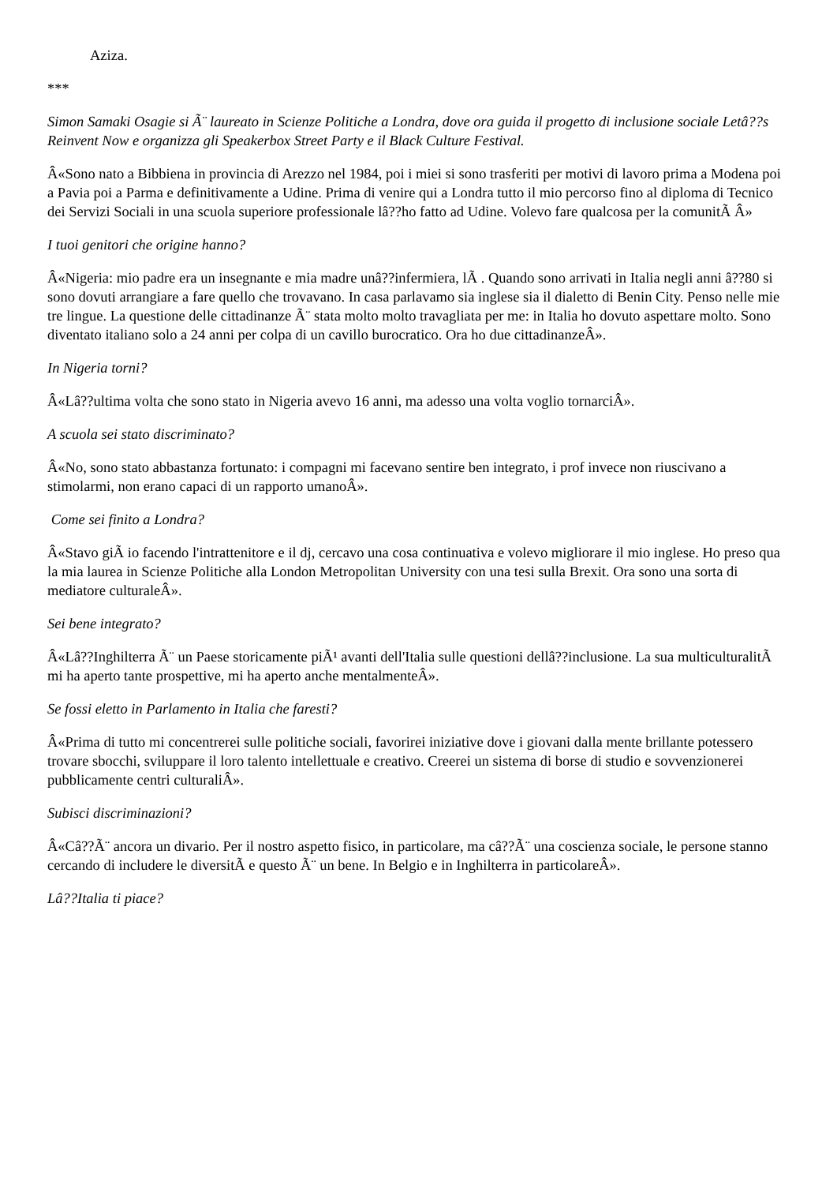Aziza.
***
Simon Samaki Osagie si Ã¨ laureato in Scienze Politiche a Londra, dove ora guida il progetto di inclusione sociale Letâ??s Reinvent Now e organizza gli Speakerbox Street Party e il Black Culture Festival.
Â«Sono nato a Bibbiena in provincia di Arezzo nel 1984, poi i miei si sono trasferiti per motivi di lavoro prima a Modena poi a Pavia poi a Parma e definitivamente a Udine. Prima di venire qui a Londra tutto il mio percorso fino al diploma di Tecnico dei Servizi Sociali in una scuola superiore professionale lâ??ho fatto ad Udine. Volevo fare qualcosa per la comunitÃ Â»
I tuoi genitori che origine hanno?
Â«Nigeria: mio padre era un insegnante e mia madre unâ??infermiera, lÃ . Quando sono arrivati in Italia negli anni â??80 si sono dovuti arrangiare a fare quello che trovavano. In casa parlavamo sia inglese sia il dialetto di Benin City. Penso nelle mie tre lingue. La questione delle cittadinanze Ã¨ stata molto molto travagliata per me: in Italia ho dovuto aspettare molto. Sono diventato italiano solo a 24 anni per colpa di un cavillo burocratico. Ora ho due cittadinanzeÂ».
In Nigeria torni?
Â«Lâ??ultima volta che sono stato in Nigeria avevo 16 anni, ma adesso una volta voglio tornarciÂ».
A scuola sei stato discriminato?
Â«No, sono stato abbastanza fortunato: i compagni mi facevano sentire ben integrato, i prof invece non riuscivano a stimolarmi, non erano capaci di un rapporto umanoÂ».
Come sei finito a Londra?
Â«Stavo giÃ io facendo l'intrattenitore e il dj, cercavo una cosa continuativa e volevo migliorare il mio inglese. Ho preso qua la mia laurea in Scienze Politiche alla London Metropolitan University con una tesi sulla Brexit. Ora sono una sorta di mediatore culturaleÂ».
Sei bene integrato?
Â«Lâ??Inghilterra Ã¨ un Paese storicamente piÃ¹ avanti dell'Italia sulle questioni dellâ??inclusione. La sua multiculturalitÃ mi ha aperto tante prospettive, mi ha aperto anche mentalmenteÂ».
Se fossi eletto in Parlamento in Italia che faresti?
Â«Prima di tutto mi concentrerei sulle politiche sociali, favorirei iniziative dove i giovani dalla mente brillante potessero trovare sbocchi, sviluppare il loro talento intellettuale e creativo. Creerei un sistema di borse di studio e sovvenzionerei pubblicamente centri culturaliÂ».
Subisci discriminazioni?
Â«Câ??Ã¨ ancora un divario. Per il nostro aspetto fisico, in particolare, ma câ??Ã¨ una coscienza sociale, le persone stanno cercando di includere le diversitÃ e questo Ã¨ un bene. In Belgio e in Inghilterra in particolareÂ».
Lâ??Italia ti piace?